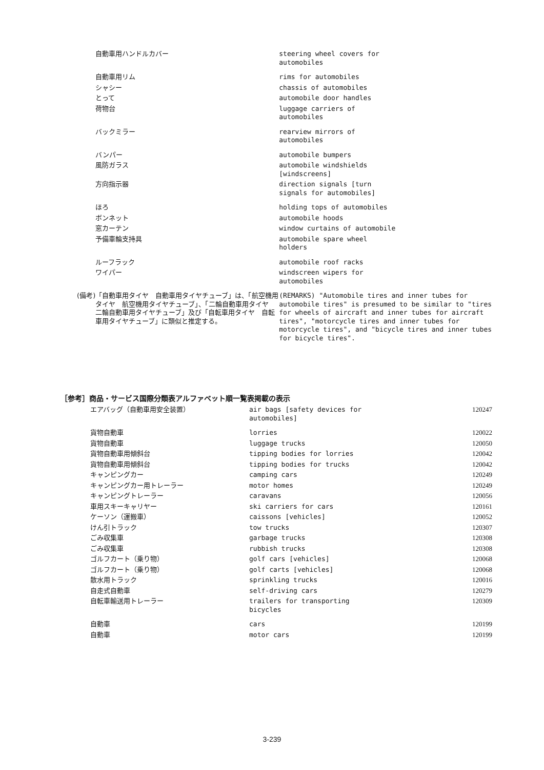| | 自動車用ハンドルカバー | steering wheel covers for automobiles |
| | 自動車用リム | rims for automobiles |
| | シャシー | chassis of automobiles |
| | とって | automobile door handles |
| | 荷物台 | luggage carriers of automobiles |
| | バックミラー | rearview mirrors of automobiles |
| | バンパー | automobile bumpers |
| | 風防ガラス | automobile windshields [windscreens] |
| | 方向指示器 | direction signals [turn signals for automobiles] |
| | ほろ | holding tops of automobiles |
| | ボンネット | automobile hoods |
| | 窓カーテン | window curtains of automobile |
| | 予備車輪支持具 | automobile spare wheel holders |
| | ルーフラック | automobile roof racks |
| | ワイパー | windscreen wipers for automobiles |
| (備考) | 「自動車用タイヤ 自動車用タイヤチューブ」は、「航空機用タイヤ 航空機用タイヤチューブ」、「二輪自動車用タイヤ 二輪自動車用タイヤチューブ」及び「自転車用タイヤ 自転車用タイヤチューブ」に類似と推定する。 | (REMARKS) "Automobile tires and inner tubes for automobile tires" is presumed to be similar to "tires for wheels of aircraft and inner tubes for aircraft tires", "motorcycle tires and inner tubes for motorcycle tires", and "bicycle tires and inner tubes for bicycle tires". |
［参考］商品・サービス国際分類表アルファベット順一覧表掲載の表示
| | エアバッグ（自動車用安全装置） | air bags [safety devices for automobiles] | 120247 |
| | 貨物自動車 | lorries | 120022 |
| | 貨物自動車 | luggage trucks | 120050 |
| | 貨物自動車用傾斜台 | tipping bodies for lorries | 120042 |
| | 貨物自動車用傾斜台 | tipping bodies for trucks | 120042 |
| | キャンピングカー | camping cars | 120249 |
| | キャンピングカー用トレーラー | motor homes | 120249 |
| | キャンピングトレーラー | caravans | 120056 |
| | 車用スキーキャリヤー | ski carriers for cars | 120161 |
| | ケーソン（運搬車） | caissons [vehicles] | 120052 |
| | けん引トラック | tow trucks | 120307 |
| | ごみ収集車 | garbage trucks | 120308 |
| | ごみ収集車 | rubbish trucks | 120308 |
| | ゴルフカート（乗り物） | golf cars [vehicles] | 120068 |
| | ゴルフカート（乗り物） | golf carts [vehicles] | 120068 |
| | 散水用トラック | sprinkling trucks | 120016 |
| | 自走式自動車 | self-driving cars | 120279 |
| | 自転車輸送用トレーラー | trailers for transporting bicycles | 120309 |
| | 自動車 | cars | 120199 |
| | 自動車 | motor cars | 120199 |
3-239